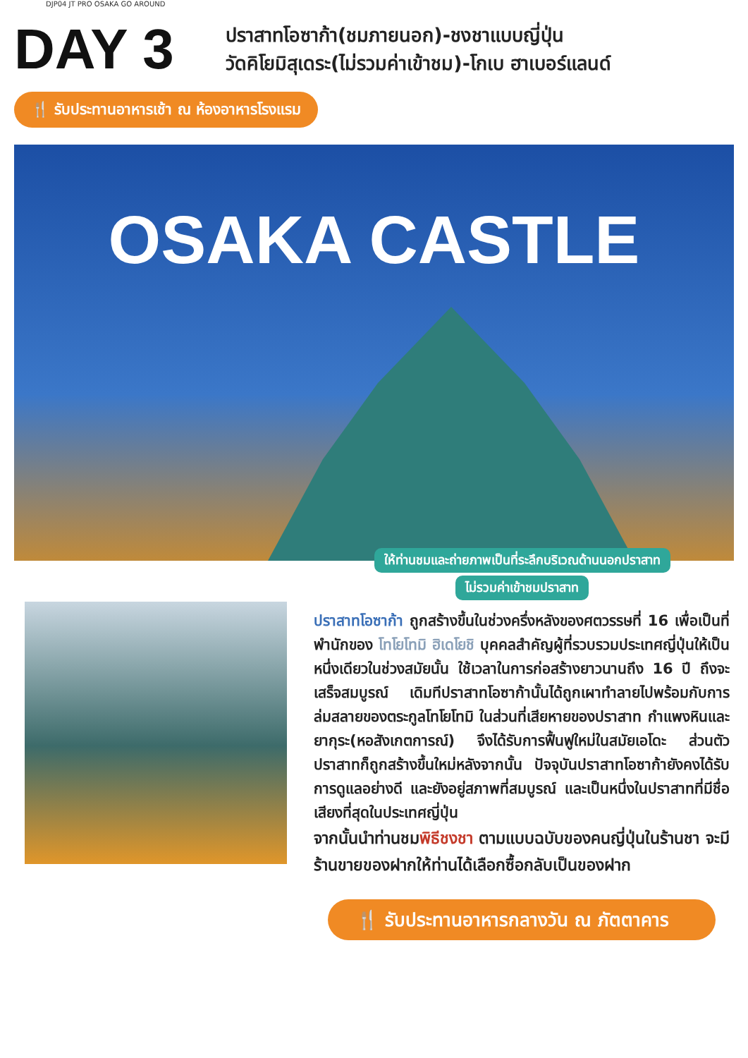DJP04 JT PRO OSAKA GO AROUND
DAY 3
ปราสาทโอซาก้า(ชมภายนอก)-ชงชาแบบญี่ปุ่น
วัดคิโยมิสุเดระ(ไม่รวมค่าเข้าชม)-โกเบ ฮาเบอร์แลนด์
🍴 รับประทานอาหารเช้า ณ ห้องอาหารโรงแรม
OSAKA CASTLE
ให้ท่านชมและถ่ายภาพเป็นที่ระลึกบริเวณด้านนอกปราสาท
ไม่รวมค่าเข้าชมปราสาท
ปราสาทโอซาก้า ถูกสร้างขึ้นในช่วงครึ่งหลังของศตวรรษที่ 16 เพื่อเป็นที่พำนักของ โทโยโทมิ ฮิเดโยชิ บุคคลสำคัญผู้ที่รวบรวมประเทศญี่ปุ่นให้เป็นหนึ่งเดียวในช่วงสมัยนั้น ใช้เวลาในการก่อสร้างยาวนานถึง 16 ปี ถึงจะเสร็จสมบูรณ์ เดิมทีปราสาทโอซาก้านั้นได้ถูกเผาทำลายไปพร้อมกับการล่มสลายของตระกูลโทโยโทมิ ในส่วนที่เสียหายของปราสาท กำแพงหินและยากุระ(หอสังเกตการณ์) จึงได้รับการฟื้นฟูใหม่ในสมัยเอโดะ ส่วนตัวปราสาทก็ถูกสร้างขึ้นใหม่หลังจากนั้น ปัจจุบันปราสาทโอซาก้ายังคงได้รับการดูแลอย่างดี และยังอยู่สภาพที่สมบูรณ์ และเป็นหนึ่งในปราสาทที่มีชื่อเสียงที่สุดในประเทศญี่ปุ่น
จากนั้นนำท่านชมพิธีชงชา ตามแบบฉบับของคนญี่ปุ่นในร้านชา จะมีร้านขายของฝากให้ท่านได้เลือกซื้อกลับเป็นของฝาก
🍴 รับประทานอาหารกลางวัน ณ ภัตตาคาร